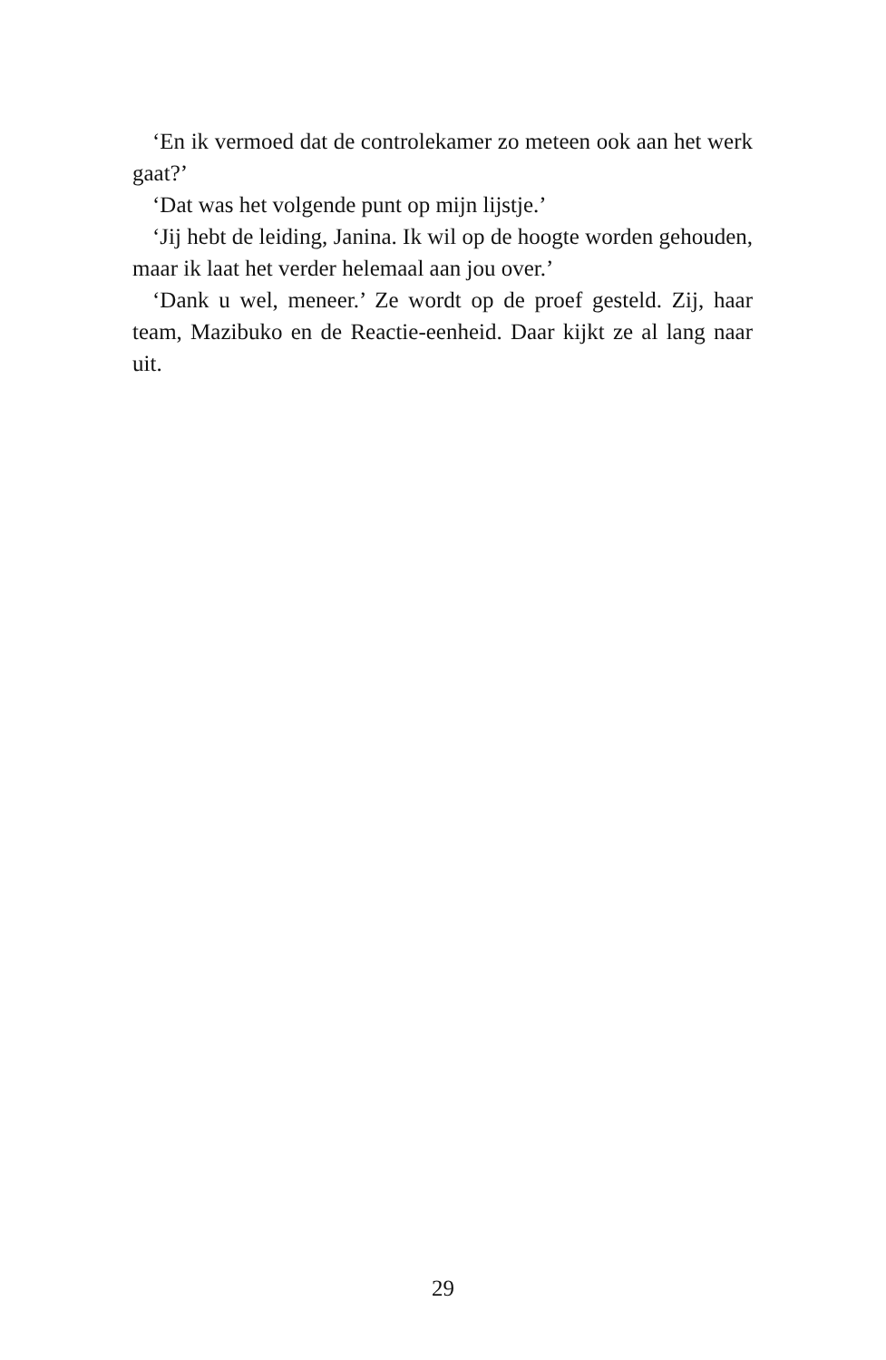‘En ik vermoed dat de controlekamer zo meteen ook aan het werk gaat?’
‘Dat was het volgende punt op mijn lijstje.’
‘Jij hebt de leiding, Janina. Ik wil op de hoogte worden gehouden, maar ik laat het verder helemaal aan jou over.’
‘Dank u wel, meneer.’ Ze wordt op de proef gesteld. Zij, haar team, Mazibuko en de Reactie-eenheid. Daar kijkt ze al lang naar uit.
29